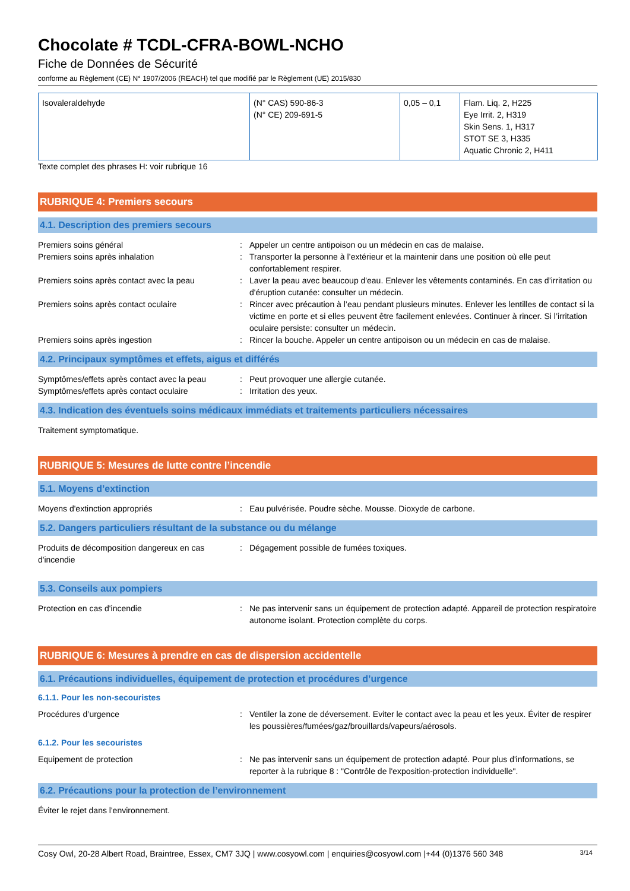Chocolate # TCDL-CFRA-BOWL-NCHO
Fiche de Données de Sécurité
conforme au Règlement (CE) N° 1907/2006 (REACH) tel que modifié par le Règlement (UE) 2015/830
| Isovaleraldehyde | (N° CAS) 590-86-3 (N° CE) 209-691-5 | 0,05 – 0,1 | Flam. Liq. 2, H225 Eye Irrit. 2, H319 Skin Sens. 1, H317 STOT SE 3, H335 Aquatic Chronic 2, H411 |
Texte complet des phrases H: voir rubrique 16
RUBRIQUE 4: Premiers secours
4.1. Description des premiers secours
| Premiers soins général | : | Appeler un centre antipoison ou un médecin en cas de malaise. |
| Premiers soins après inhalation | : | Transporter la personne à l’extérieur et la maintenir dans une position où elle peut confortablement respirer. |
| Premiers soins après contact avec la peau | : | Laver la peau avec beaucoup d'eau. Enlever les vêtements contaminés. En cas d’irritation ou d'éruption cutanée: consulter un médecin. |
| Premiers soins après contact oculaire | : | Rincer avec précaution à l’eau pendant plusieurs minutes. Enlever les lentilles de contact si la victime en porte et si elles peuvent être facilement enlevées. Continuer à rincer. Si l’irritation oculaire persiste: consulter un médecin. |
| Premiers soins après ingestion | : | Rincer la bouche. Appeler un centre antipoison ou un médecin en cas de malaise. |
4.2. Principaux symptômes et effets, aigus et différés
| Symptômes/effets après contact avec la peau | : | Peut provoquer une allergie cutanée. |
| Symptômes/effets après contact oculaire | : | Irritation des yeux. |
4.3. Indication des éventuels soins médicaux immédiats et traitements particuliers nécessaires
Traitement symptomatique.
RUBRIQUE 5: Mesures de lutte contre l’incendie
5.1. Moyens d’extinction
| Moyens d'extinction appropriés | : | Eau pulvérisée. Poudre sèche. Mousse. Dioxyde de carbone. |
5.2. Dangers particuliers résultant de la substance ou du mélange
| Produits de décomposition dangereux en cas d'incendie | : | Dégagement possible de fumées toxiques. |
5.3. Conseils aux pompiers
| Protection en cas d'incendie | : | Ne pas intervenir sans un équipement de protection adapté. Appareil de protection respiratoire autonome isolant. Protection complète du corps. |
RUBRIQUE 6: Mesures à prendre en cas de dispersion accidentelle
6.1. Précautions individuelles, équipement de protection et procédures d’urgence
6.1.1. Pour les non-secouristes
| Procédures d’urgence | : | Ventiler la zone de déversement. Eviter le contact avec la peau et les yeux. Éviter de respirer les poussières/fumées/gaz/brouillards/vapeurs/aérosols. |
6.1.2. Pour les secouristes
| Equipement de protection | : | Ne pas intervenir sans un équipement de protection adapté. Pour plus d'informations, se reporter à la rubrique 8 : "Contrôle de l'exposition-protection individuelle". |
6.2. Précautions pour la protection de l’environnement
Éviter le rejet dans l'environnement.
Cosy Owl, 20-28 Albert Road, Braintree, Essex, CM7 3JQ | www.cosyowl.com | enquiries@cosyowl.com |+44 (0)1376 560 348 3/14